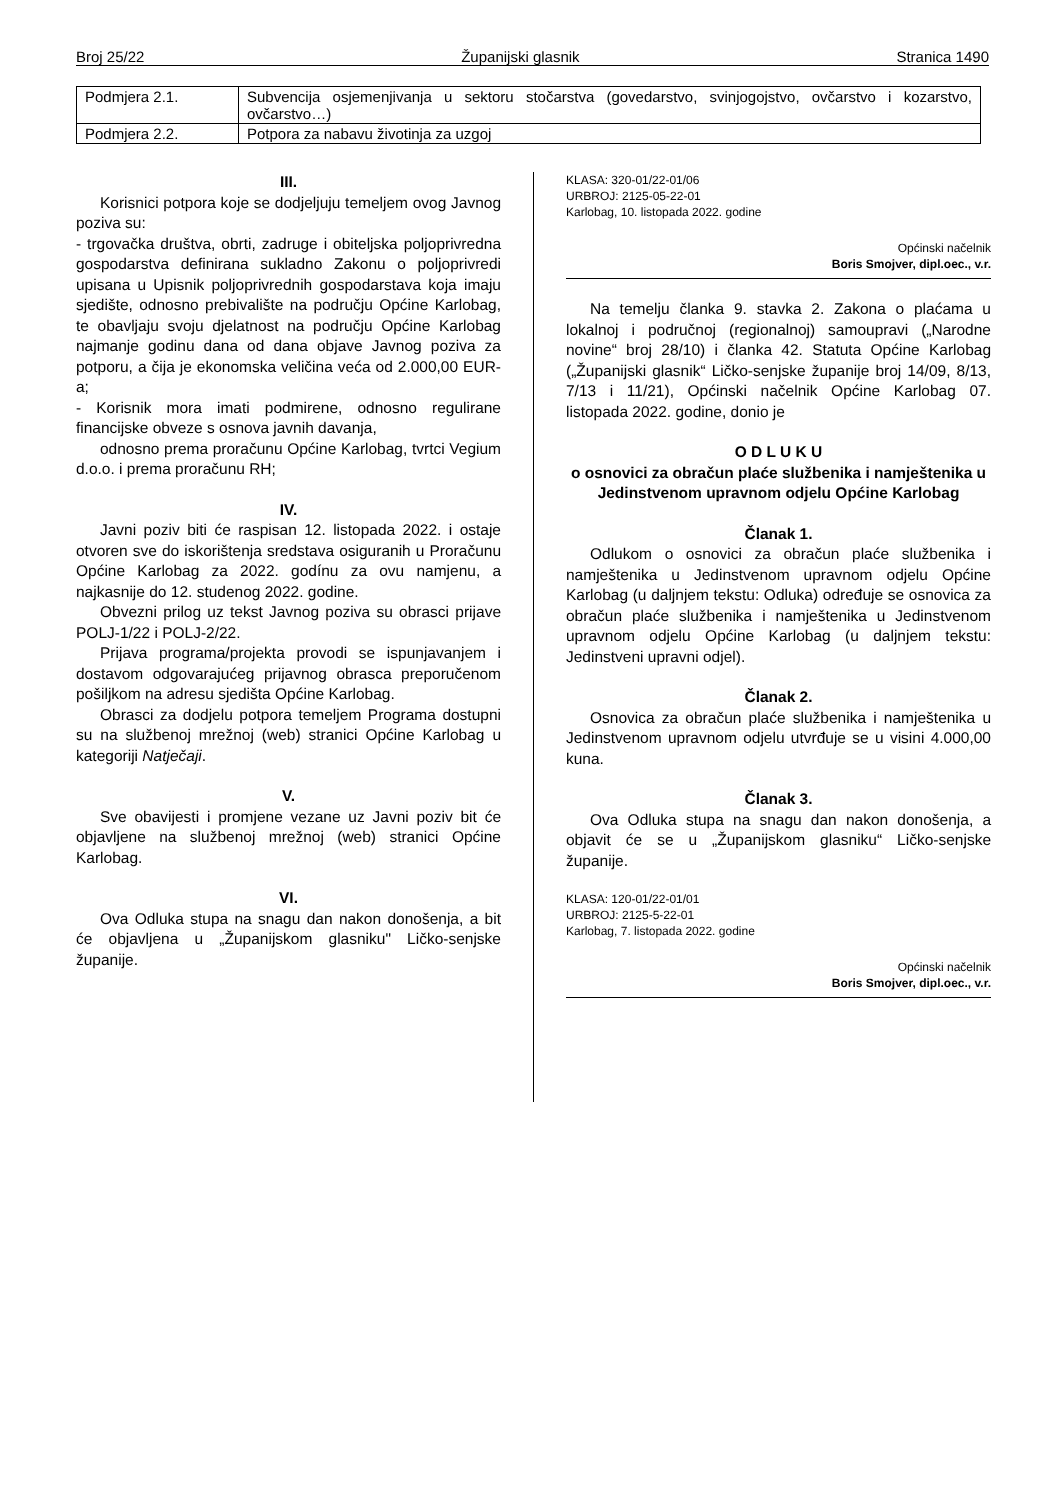Broj 25/22 Županijski glasnik Stranica 1490
| Podmjera 2.1. | Subvencija osjemenjivanja u sektoru stočarstva (govedarstvo, svinjogojstvo, ovčarstvo i kozarstvo, ovčarstvo…) |
| Podmjera 2.2. | Potpora za nabavu životinja za uzgoj |
III.
Korisnici potpora koje se dodjeljuju temeljem ovog Javnog poziva su:
- trgovačka društva, obrti, zadruge i obiteljska poljoprivredna gospodarstva definirana sukladno Zakonu o poljoprivredi upisana u Upisnik poljoprivrednih gospodarstava koja imaju sjedište, odnosno prebivalište na području Općine Karlobag, te obavljaju svoju djelatnost na području Općine Karlobag najmanje godinu dana od dana objave Javnog poziva za potporu, a čija je ekonomska veličina veća od 2.000,00 EUR-a;
- Korisnik mora imati podmirene, odnosno regulirane financijske obveze s osnova javnih davanja,
odnosno prema proračunu Općine Karlobag, tvrtci Vegium d.o.o. i prema proračunu RH;
IV.
Javni poziv biti će raspisan 12. listopada 2022. i ostaje otvoren sve do iskorištenja sredstava osiguranih u Proračunu Općine Karlobag za 2022. godínu za ovu namjenu, a najkasnije do 12. studenog 2022. godine.
Obvezni prilog uz tekst Javnog poziva su obrasci prijave POLJ-1/22 i POLJ-2/22.
Prijava programa/projekta provodi se ispunjavanjem i dostavom odgovarajućeg prijavnog obrasca preporučenom pošiljkom na adresu sjedišta Općine Karlobag.
Obrasci za dodjelu potpora temeljem Programa dostupni su na službenoj mrežnoj (web) stranici Općine Karlobag u kategoriji Natječaji.
V.
Sve obavijesti i promjene vezane uz Javni poziv bit će objavljene na službenoj mrežnoj (web) stranici Općine Karlobag.
VI.
Ova Odluka stupa na snagu dan nakon donošenja, a bit će objavljena u „Županijskom glasniku" Ličko-senjske županije.
KLASA: 320-01/22-01/06
URBROJ: 2125-05-22-01
Karlobag, 10. listopada 2022. godine
Općinski načelnik
Boris Smojver, dipl.oec., v.r.
Na temelju članka 9. stavka 2. Zakona o plaćama u lokalnoj i područnoj (regionalnoj) samoupravi („Narodne novine“ broj 28/10) i članka 42. Statuta Općine Karlobag („Županijski glasnik“ Ličko-senjske županije broj 14/09, 8/13, 7/13 i 11/21), Općinski načelnik Općine Karlobag 07. listopada 2022. godine, donio je
O D L U K U
o osnovici za obračun plaće službenika i namještenika u Jedinstvenom upravnom odjelu Općine Karlobag
Članak 1.
Odlukom o osnovici za obračun plaće službenika i namještenika u Jedinstvenom upravnom odjelu Općine Karlobag (u daljnjem tekstu: Odluka) određuje se osnovica za obračun plaće službenika i namještenika u Jedinstvenom upravnom odjelu Općine Karlobag (u daljnjem tekstu: Jedinstveni upravni odjel).
Članak 2.
Osnovica za obračun plaće službenika i namještenika u Jedinstvenom upravnom odjelu utvrđuje se u visini 4.000,00 kuna.
Članak 3.
Ova Odluka stupa na snagu dan nakon donošenja, a objavit će se u „Županijskom glasniku“ Ličko-senjske županije.
KLASA: 120-01/22-01/01
URBROJ: 2125-5-22-01
Karlobag, 7. listopada 2022. godine
Općinski načelnik
Boris Smojver, dipl.oec., v.r.